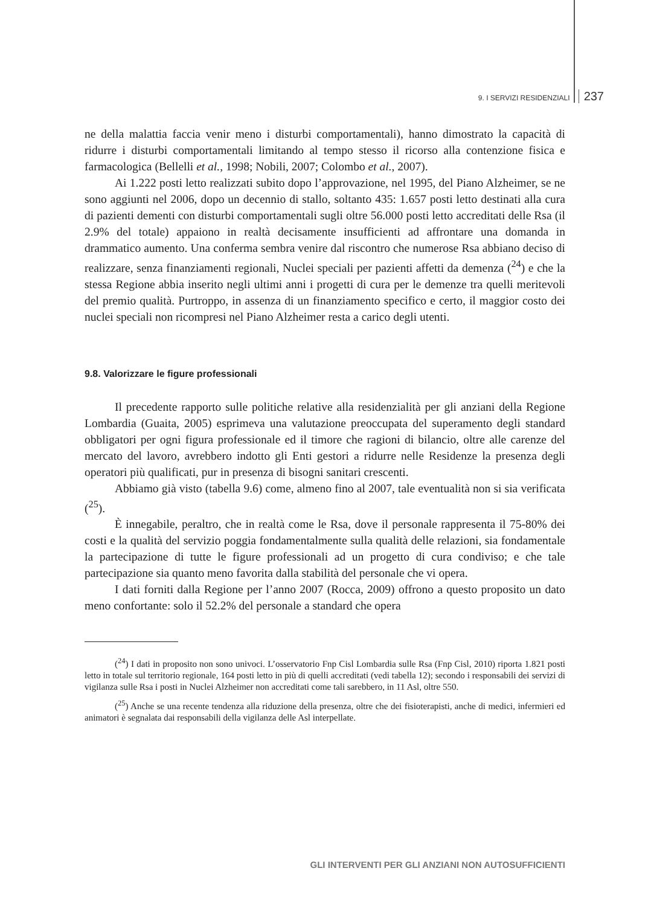9. I SERVIZI RESIDENZIALI 237
ne della malattia faccia venir meno i disturbi comportamentali), hanno dimostrato la capacità di ridurre i disturbi comportamentali limitando al tempo stesso il ricorso alla contenzione fisica e farmacologica (Bellelli et al., 1998; Nobili, 2007; Colombo et al., 2007).
Ai 1.222 posti letto realizzati subito dopo l’approvazione, nel 1995, del Piano Alzheimer, se ne sono aggiunti nel 2006, dopo un decennio di stallo, soltanto 435: 1.657 posti letto destinati alla cura di pazienti dementi con disturbi comportamentali sugli oltre 56.000 posti letto accreditati delle Rsa (il 2.9% del totale) appaiono in realtà decisamente insufficienti ad affrontare una domanda in drammatico aumento. Una conferma sembra venire dal riscontro che numerose Rsa abbiano deciso di realizzare, senza finanziamenti regionali, Nuclei speciali per pazienti affetti da demenza (<sup>24</sup>) e che la stessa Regione abbia inserito negli ultimi anni i progetti di cura per le demenze tra quelli meritevoli del premio qualità. Purtroppo, in assenza di un finanziamento specifico e certo, il maggior costo dei nuclei speciali non ricompresi nel Piano Alzheimer resta a carico degli utenti.
9.8. Valorizzare le figure professionali
Il precedente rapporto sulle politiche relative alla residenzialità per gli anziani della Regione Lombardia (Guaita, 2005) esprimeva una valutazione preoccupata del superamento degli standard obbligatori per ogni figura professionale ed il timore che ragioni di bilancio, oltre alle carenze del mercato del lavoro, avrebbero indotto gli Enti gestori a ridurre nelle Residenze la presenza degli operatori più qualificati, pur in presenza di bisogni sanitari crescenti.
Abbiamo già visto (tabella 9.6) come, almeno fino al 2007, tale eventualità non si sia verificata (<sup>25</sup>).
È innegabile, peraltro, che in realtà come le Rsa, dove il personale rappresenta il 75-80% dei costi e la qualità del servizio poggia fondamentalmente sulla qualità delle relazioni, sia fondamentale la partecipazione di tutte le figure professionali ad un progetto di cura condiviso; e che tale partecipazione sia quanto meno favorita dalla stabilità del personale che vi opera.
I dati forniti dalla Regione per l’anno 2007 (Rocca, 2009) offrono a questo proposito un dato meno confortante: solo il 52.2% del personale a standard che opera
(<sup>24</sup>) I dati in proposito non sono univoci. L’osservatorio Fnp Cisl Lombardia sulle Rsa (Fnp Cisl, 2010) riporta 1.821 posti letto in totale sul territorio regionale, 164 posti letto in più di quelli accreditati (vedi tabella 12); secondo i responsabili dei servizi di vigilanza sulle Rsa i posti in Nuclei Alzheimer non accreditati come tali sarebbero, in 11 Asl, oltre 550.
(<sup>25</sup>) Anche se una recente tendenza alla riduzione della presenza, oltre che dei fisioterapisti, anche di medici, infermieri ed animatori è segnalata dai responsabili della vigilanza delle Asl interpellate.
GLI INTERVENTI PER GLI ANZIANI NON AUTOSUFFICIENTI